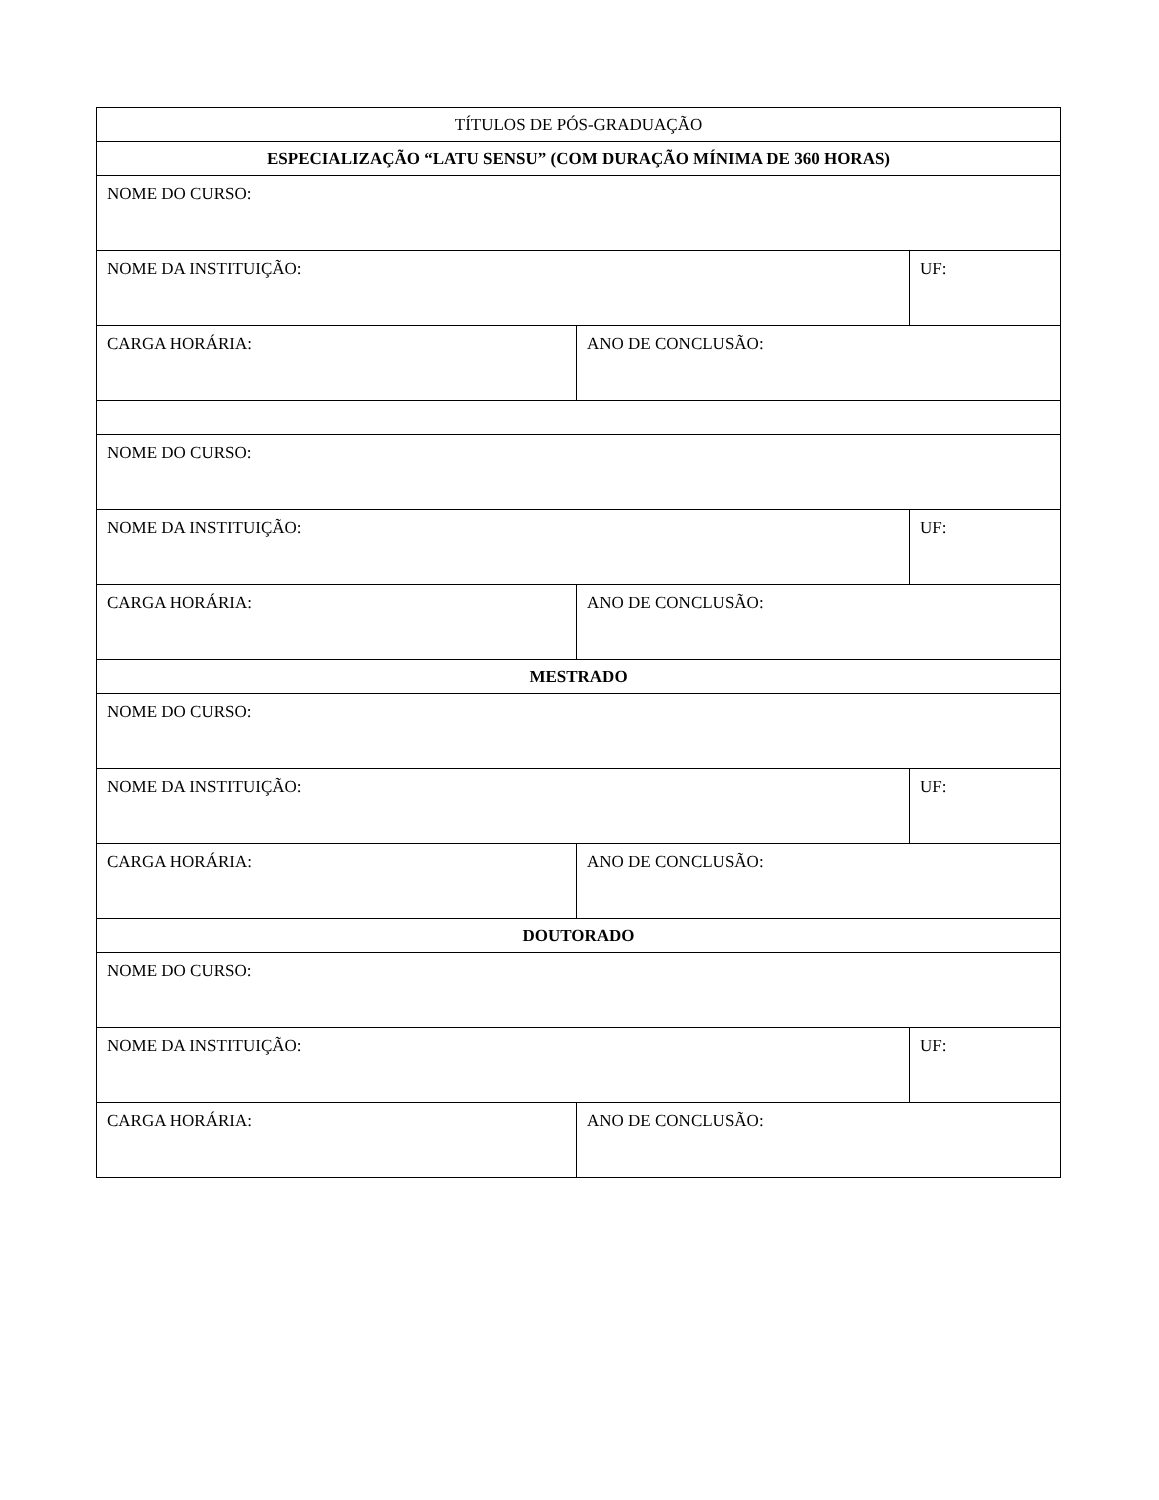| TÍTULOS DE PÓS-GRADUAÇÃO | | |
| ESPECIALIZAÇÃO “LATU SENSU” (COM DURAÇÃO MÍNIMA DE 360 HORAS) | | |
| NOME DO CURSO: | | |
| NOME DA INSTITUIÇÃO: | | UF: |
| CARGA HORÁRIA: | ANO DE CONCLUSÃO: | |
| NOME DO CURSO: | | |
| NOME DA INSTITUIÇÃO: | | UF: |
| CARGA HORÁRIA: | ANO DE CONCLUSÃO: | |
| MESTRADO | | |
| NOME DO CURSO: | | |
| NOME DA INSTITUIÇÃO: | | UF: |
| CARGA HORÁRIA: | ANO DE CONCLUSÃO: | |
| DOUTORADO | | |
| NOME DO CURSO: | | |
| NOME DA INSTITUIÇÃO: | | UF: |
| CARGA HORÁRIA: | ANO DE CONCLUSÃO: | |